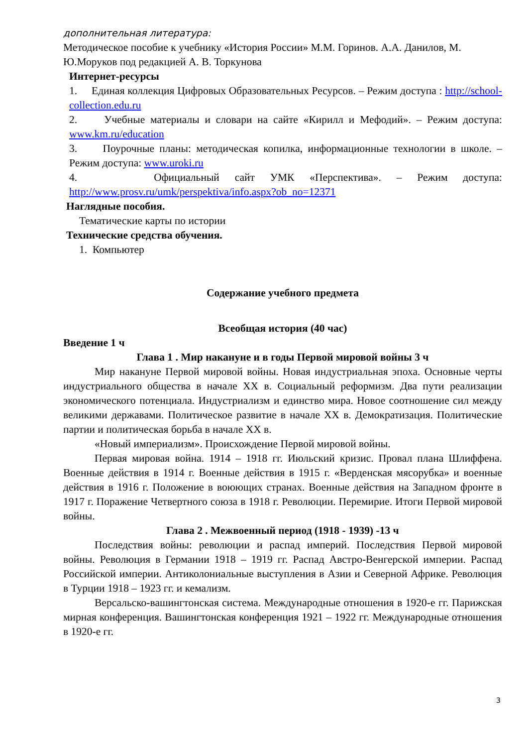дополнительная литература:
Методическое пособие к учебнику «История России» М.М. Горинов. А.А. Данилов, М. Ю.Моруков под редакцией А. В. Торкунова
Интернет-ресурсы
1. Единая коллекция Цифровых Образовательных Ресурсов. – Режим доступа : http://school-collection.edu.ru
2. Учебные материалы и словари на сайте «Кирилл и Мефодий». – Режим доступа: www.km.ru/education
3. Поурочные планы: методическая копилка, информационные технологии в школе. – Режим доступа: www.uroki.ru
4. Официальный сайт УМК «Перспектива». – Режим доступа: http://www.prosv.ru/umk/perspektiva/info.aspx?ob_no=12371
Наглядные пособия.
Тематические карты по истории
Технические средства обучения.
1. Компьютер
Содержание учебного предмета
Всеобщая история (40 час)
Введение 1 ч
Глава 1 . Мир накануне и в годы Первой мировой войны 3 ч
Мир накануне Первой мировой войны. Новая индустриальная эпоха. Основные черты индустриального общества в начале XX в. Социальный реформизм. Два пути реализации экономического потенциала. Индустриализм и единство мира. Новое соотношение сил между великими державами. Политическое развитие в начале XX в. Демократизация. Политические партии и политическая борьба в начале XX в.
«Новый империализм». Происхождение Первой мировой войны.
Первая мировая война. 1914 – 1918 гг. Июльский кризис. Провал плана Шлиффена. Военные действия в 1914 г. Военные действия в 1915 г. «Верденская мясорубка» и военные действия в 1916 г. Положение в воюющих странах. Военные действия на Западном фронте в 1917 г. Поражение Четвертного союза в 1918 г. Революции. Перемирие. Итоги Первой мировой войны.
Глава 2 . Межвоенный период (1918 - 1939) -13 ч
Последствия войны: революции и распад империй. Последствия Первой мировой войны. Революция в Германии 1918 – 1919 гг. Распад Австро-Венгерской империи. Распад Российской империи. Антиколониальные выступления в Азии и Северной Африке. Революция в Турции 1918 – 1923 гг. и кемализм.
Версальско-вашингтонская система. Международные отношения в 1920-е гг. Парижская мирная конференция. Вашингтонская конференция 1921 – 1922 гг. Международные отношения в 1920-е гг.
3